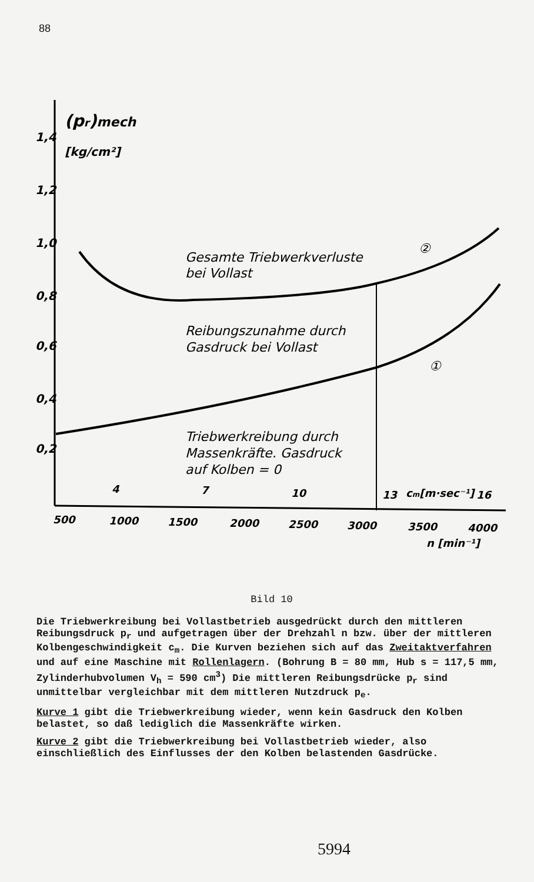88
1,4
1,2
1,0
0,8
0,6
0,4
0,2
(pr)mech
[kg/cm²]
Gesamte Triebwerkverluste
bei Vollast
Reibungszunahme durch
Gasdruck bei Vollast
Triebwerkreibung durch
Massenkräfte. Gasdruck
auf Kolben = 0
②
①
4
7
10
13
cm[m·sec⁻¹]
16
500
1000
1500
2000
2500
3000
3500
4000
n [min⁻¹]
Bild 10
Die Triebwerkreibung bei Vollastbetrieb ausgedrückt durch den mittleren Reibungsdruck p<sub>r</sub> und aufgetragen über der Drehzahl n bzw. über der mittleren Kolbengeschwindigkeit c<sub>m</sub>. Die Kurven beziehen sich auf das Zweitaktverfahren und auf eine Maschine mit Rollenlagern. (Bohrung B = 80 mm, Hub s = 117,5 mm, Zylinderhubvolumen V<sub>h</sub> = 590 cm<sup>3</sup>) Die mittleren Reibungsdrücke p<sub>r</sub> sind unmittelbar vergleichbar mit dem mittleren Nutzdruck p<sub>e</sub>.
Kurve 1 gibt die Triebwerkreibung wieder, wenn kein Gasdruck den Kolben belastet, so daß lediglich die Massenkräfte wirken.
Kurve 2 gibt die Triebwerkreibung bei Vollastbetrieb wieder, also einschließlich des Einflusses der den Kolben belastenden Gasdrücke.
5994